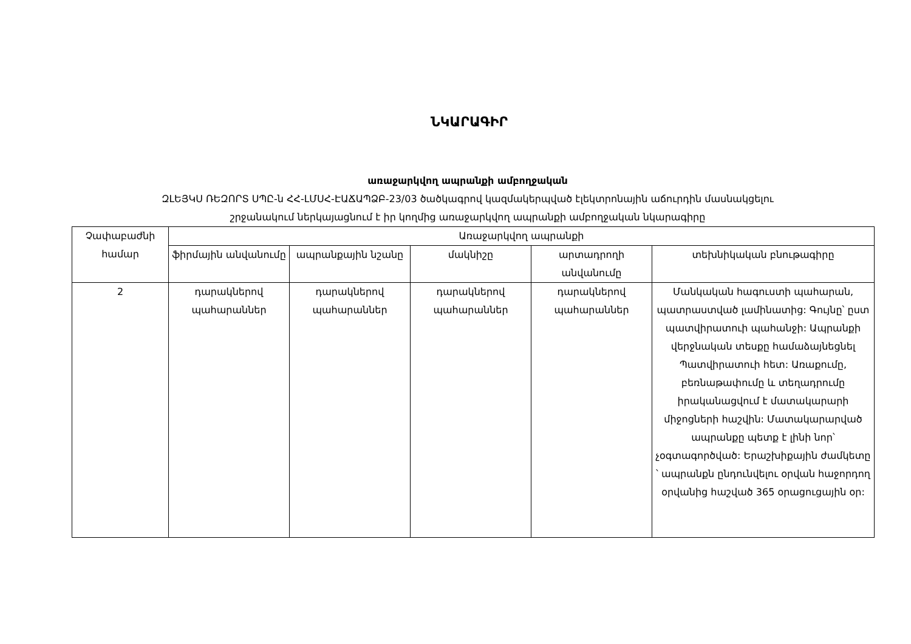ՆԿԱՐԱԳԻՐ
առաջարկվող ապրանքի ամբողջական
ԶԼԵՅԿՍ ՌԵԶՈՐՏ ՍՊԸ-ն ՀՀ-ԼՄՍՀ-ԷԱՃԱՊՁԲ-23/03 ծածկագրով կազմակերպված էլեկտրոնային աճուրդին մասնակցելու
շրջանակում ներկայացնում է իր կողմից առաջարկվող ապրանքի ամբողջական նկարագիրը
| Չափաբաժնի համար | Առաջարկվող ապրանքի | | | | |
| --- | --- | --- | --- | --- | --- |
| | ֆիրմային անվանումը | ապրանքային նշանը | մակնիշը | արտադրողի անվանումը | տեխնիկական բնութագիրը |
| 2 | դարակներով պահարաններ | դարակներով պահարաններ | դարակներով պահարաններ | դարակներով պահարաններ | Մանկական հագուստի պահարան, պատրաստված լամինատից: Գույնը՝ ըստ պատվիրատուի պահանջի: Ապրանքի վերջնական տեսքը համաձայնեցնել Պատվիրատուի հետ: Առաքումը, բեռնաթափումը և տեղադրումը իրականացվում է մատակարարի միջոցների հաշվին: Մատակարարված ապրանքը պետք է լինի նոր՝ չօգտագործված: Երաշխիքային ժամկետը ՝ ապրանքն ընդունվելու օրվան հաջորդող օրվանից հաշված 365 օրացուցային օր: |